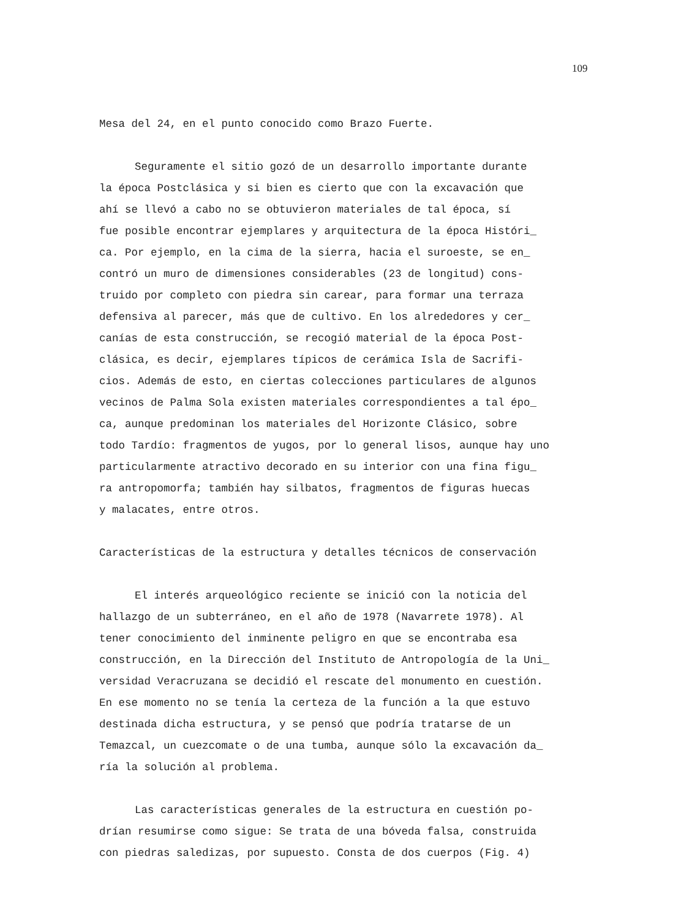109
Mesa del 24, en el punto conocido como Brazo Fuerte.
Seguramente el sitio gozó de un desarrollo importante durante
la época Postclásica y si bien es cierto que con la excavación que
ahí se llevó a cabo no se obtuvieron materiales de tal época, sí
fue posible encontrar ejemplares y arquitectura de la época Históri_
ca. Por ejemplo, en la cima de la sierra, hacia el suroeste, se en_
contró un muro de dimensiones considerables (23 de longitud) cons-
truido por completo con piedra sin carear, para formar una terraza
defensiva al parecer, más que de cultivo. En los alrededores y cer_
canías de esta construcción, se recogió material de la época Post-
clásica, es decir, ejemplares típicos de cerámica Isla de Sacrifi-
cios. Además de esto, en ciertas colecciones particulares de algunos
vecinos de Palma Sola existen materiales correspondientes a tal épo_
ca, aunque predominan los materiales del Horizonte Clásico, sobre
todo Tardío: fragmentos de yugos, por lo general lisos, aunque hay uno
particularmente atractivo decorado en su interior con una fina figu_
ra antropomorfa; también hay silbatos, fragmentos de figuras huecas
y malacates, entre otros.
Características de la estructura y detalles técnicos de conservación
El interés arqueológico reciente se inició con la noticia del
hallazgo de un subterráneo, en el año de 1978 (Navarrete 1978). Al
tener conocimiento del inminente peligro en que se encontraba esa
construcción, en la Dirección del Instituto de Antropología de la Uni_
versidad Veracruzana se decidió el rescate del monumento en cuestión.
En ese momento no se tenía la certeza de la función a la que estuvo
destinada dicha estructura, y se pensó que podría tratarse de un
Temazcal, un cuezcomate o de una tumba, aunque sólo la excavación da_
ría la solución al problema.
Las características generales de la estructura en cuestión po-
drían resumirse como sigue: Se trata de una bóveda falsa, construida
con piedras saledizas, por supuesto. Consta de dos cuerpos (Fig. 4)